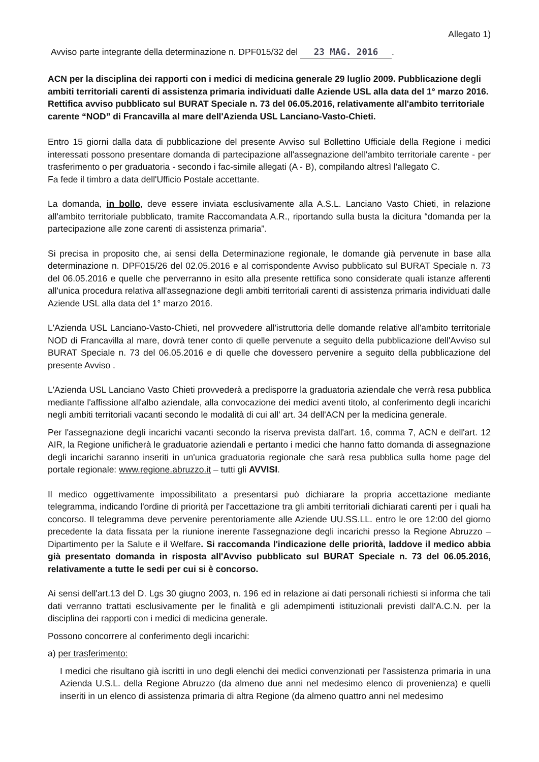Allegato 1)
Avviso parte integrante della determinazione n. DPF015/32 del 23 MAG. 2016.
ACN per la disciplina dei rapporti con i medici di medicina generale 29 luglio 2009. Pubblicazione degli ambiti territoriali carenti di assistenza primaria individuati dalle Aziende USL alla data del 1° marzo 2016.
Rettifica avviso pubblicato sul BURAT Speciale n. 73 del 06.05.2016, relativamente all'ambito territoriale carente “NOD” di Francavilla al mare dell'Azienda USL Lanciano-Vasto-Chieti.
Entro 15 giorni dalla data di pubblicazione del presente Avviso sul Bollettino Ufficiale della Regione i medici interessati possono presentare domanda di partecipazione all'assegnazione dell'ambito territoriale carente - per trasferimento o per graduatoria - secondo i fac-simile allegati (A - B), compilando altresì l'allegato C.
Fa fede il timbro a data dell'Ufficio Postale accettante.
La domanda, in bollo, deve essere inviata esclusivamente alla A.S.L. Lanciano Vasto Chieti, in relazione all'ambito territoriale pubblicato, tramite Raccomandata A.R., riportando sulla busta la dicitura “domanda per la partecipazione alle zone carenti di assistenza primaria”.
Si precisa in proposito che, ai sensi della Determinazione regionale, le domande già pervenute in base alla determinazione n. DPF015/26 del 02.05.2016 e al corrispondente Avviso pubblicato sul BURAT Speciale n. 73 del 06.05.2016 e quelle che perverranno in esito alla presente rettifica sono considerate quali istanze afferenti all'unica procedura relativa all'assegnazione degli ambiti territoriali carenti di assistenza primaria individuati dalle Aziende USL alla data del 1° marzo 2016.
L'Azienda USL Lanciano-Vasto-Chieti, nel provvedere all'istruttoria delle domande relative all'ambito territoriale NOD di Francavilla al mare, dovrà tener conto di quelle pervenute a seguito della pubblicazione dell'Avviso sul BURAT Speciale n. 73 del 06.05.2016 e di quelle che dovessero pervenire a seguito della pubblicazione del presente Avviso .
L'Azienda USL Lanciano Vasto Chieti provvederà a predisporre la graduatoria aziendale che verrà resa pubblica mediante l'affissione all'albo aziendale, alla convocazione dei medici aventi titolo, al conferimento degli incarichi negli ambiti territoriali vacanti secondo le modalità di cui all' art. 34 dell'ACN per la medicina generale.
Per l'assegnazione degli incarichi vacanti secondo la riserva prevista dall'art. 16, comma 7, ACN e dell'art. 12 AIR, la Regione unificherà le graduatorie aziendali e pertanto i medici che hanno fatto domanda di assegnazione degli incarichi saranno inseriti in un'unica graduatoria regionale che sarà resa pubblica sulla home page del portale regionale: www.regione.abruzzo.it – tutti gli AVVISI.
Il medico oggettivamente impossibilitato a presentarsi può dichiarare la propria accettazione mediante telegramma, indicando l'ordine di priorità per l'accettazione tra gli ambiti territoriali dichiarati carenti per i quali ha concorso. Il telegramma deve pervenire perentoriamente alle Aziende UU.SS.LL. entro le ore 12:00 del giorno precedente la data fissata per la riunione inerente l'assegnazione degli incarichi presso la Regione Abruzzo – Dipartimento per la Salute e il Welfare. Si raccomanda l'indicazione delle priorità, laddove il medico abbia già presentato domanda in risposta all'Avviso pubblicato sul BURAT Speciale n. 73 del 06.05.2016, relativamente a tutte le sedi per cui si è concorso.
Ai sensi dell'art.13 del D. Lgs 30 giugno 2003, n. 196 ed in relazione ai dati personali richiesti si informa che tali dati verranno trattati esclusivamente per le finalità e gli adempimenti istituzionali previsti dall'A.C.N. per la disciplina dei rapporti con i medici di medicina generale.
Possono concorrere al conferimento degli incarichi:
a) per trasferimento:
I medici che risultano già iscritti in uno degli elenchi dei medici convenzionati per l'assistenza primaria in una Azienda U.S.L. della Regione Abruzzo (da almeno due anni nel medesimo elenco di provenienza) e quelli inseriti in un elenco di assistenza primaria di altra Regione (da almeno quattro anni nel medesimo